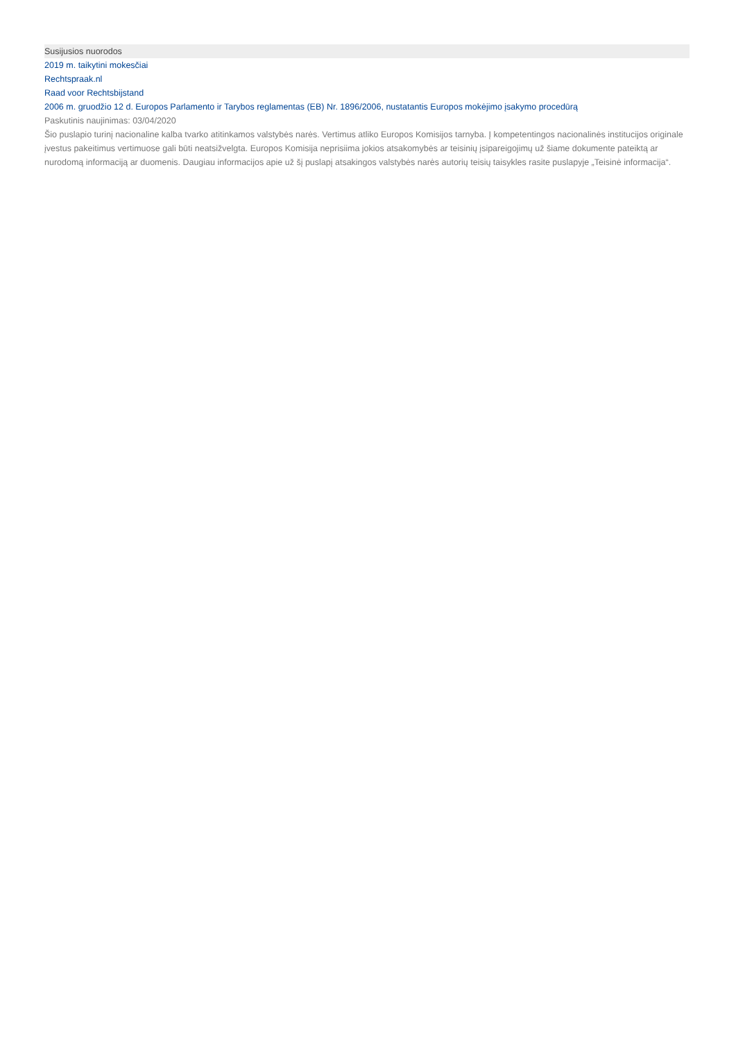Susijusios nuorodos
2019 m. taikytini mokesčiai
Rechtspraak.nl
Raad voor Rechtsbijstand
2006 m. gruodžio 12 d. Europos Parlamento ir Tarybos reglamentas (EB) Nr. 1896/2006, nustatantis Europos mokėjimo įsakymo procedūrą
Paskutinis naujinimas: 03/04/2020
Šio puslapio turinį nacionaline kalba tvarko atitinkamos valstybės narės. Vertimus atliko Europos Komisijos tarnyba. Į kompetentingos nacionalinės institucijos originale įvestus pakeitimus vertimuose gali būti neatsižvelgta. Europos Komisija neprisiima jokios atsakomybės ar teisinių įsipareigojimų už šiame dokumente pateiktą ar nurodomą informaciją ar duomenis. Daugiau informacijos apie už šį puslapį atsakingos valstybės narės autorių teisių taisykles rasite puslapyje „Teisinė informacija“.